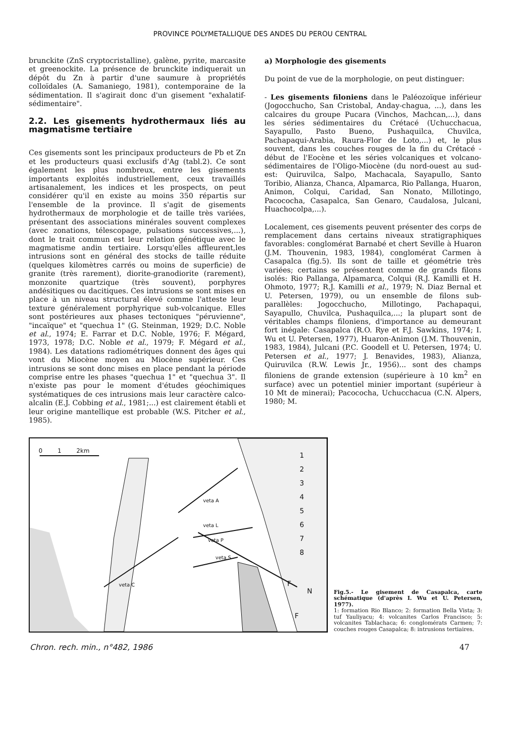PROVINCE POLYMETALLIQUE DES ANDES DU PEROU CENTRAL
brunckite (ZnS cryptocristalline), galène, pyrite, marcasite et greenockite. La présence de brunckite indiquerait un dépôt du Zn à partir d'une saumure à propriétés colloïdales (A. Samaniego, 1981), contemporaine de la sédimentation. Il s'agirait donc d'un gisement "exhalatif-sédimentaire".
2.2. Les gisements hydrothermaux liés au magmatisme tertiaire
Ces gisements sont les principaux producteurs de Pb et Zn et les producteurs quasi exclusifs d'Ag (tabl.2). Ce sont également les plus nombreux, entre les gisements importants exploités industriellement, ceux travaillés artisanalement, les indices et les prospects, on peut considérer qu'il en existe au moins 350 répartis sur l'ensemble de la province. Il s'agit de gisements hydrothermaux de morphologie et de taille très variées, présentant des associations minérales souvent complexes (avec zonations, télescopage, pulsations successives,...), dont le trait commun est leur relation génétique avec le magmatisme andin tertiaire. Lorsqu'elles affleurent,les intrusions sont en général des stocks de taille réduite (quelques kilomètres carrés ou moins de superficie) de granite (très rarement), diorite-granodiorite (rarement), monzonite quartzique (très souvent), porphyres andésitiques ou dacitiques. Ces intrusions se sont mises en place à un niveau structural élevé comme l'atteste leur texture généralement porphyrique sub-volcanique. Elles sont postérieures aux phases tectoniques "péruvienne", "incaïque" et "quechua 1" (G. Steinman, 1929; D.C. Noble et al., 1974; E. Farrar et D.C. Noble, 1976; F. Mégard, 1973, 1978; D.C. Noble et al., 1979; F. Mégard et al., 1984). Les datations radiométriques donnent des âges qui vont du Miocène moyen au Miocène supérieur. Ces intrusions se sont donc mises en place pendant la période comprise entre les phases "quechua 1" et "quechua 3". Il n'existe pas pour le moment d'études géochimiques systématiques de ces intrusions mais leur caractère calco-alcalin (E.J. Cobbing et al., 1981;...) est clairement établi et leur origine mantellique est probable (W.S. Pitcher et al., 1985).
a) Morphologie des gisements
Du point de vue de la morphologie, on peut distinguer:
- Les gisements filoniens dans le Paléozoïque inférieur (Jogocchucho, San Cristobal, Anday-chagua, ...), dans les calcaires du groupe Pucara (Vinchos, Machcan,...), dans les séries sédimentaires du Crétacé (Uchucchacua, Sayapullo, Pasto Bueno, Pushaquilca, Chuvilca, Pachapaqui-Arabia, Raura-Flor de Loto,...) et, le plus souvent, dans les couches rouges de la fin du Crétacé -début de l'Eocène et les séries volcaniques et volcano-sédimentaires de l'Oligo-Miocène (du nord-ouest au sud-est: Quiruvilca, Salpo, Machacala, Sayapullo, Santo Toribio, Alianza, Chanca, Alpamarca, Rio Pallanga, Huaron, Animon, Colqui, Caridad, San Nonato, Millotingo, Pacococha, Casapalca, San Genaro, Caudalosa, Julcani, Huachocolpa,...).
Localement, ces gisements peuvent présenter des corps de remplacement dans certains niveaux stratigraphiques favorables: conglomérat Barnabé et chert Seville à Huaron (J.M. Thouvenin, 1983, 1984), conglomérat Carmen à Casapalca (fig.5). Ils sont de taille et géométrie très variées; certains se présentent comme de grands filons isolés: Rio Pallanga, Alpamarca, Colqui (R.J. Kamilli et H. Ohmoto, 1977; R.J. Kamilli et al., 1979; N. Diaz Bernal et U. Petersen, 1979), ou un ensemble de filons sub-parallèles: Jogocchucho, Millotingo, Pachapaqui, Sayapullo, Chuvilca, Pushaquilca,...; la plupart sont de véritables champs filoniens, d'importance au demeurant fort inégale: Casapalca (R.O. Rye et F.J. Sawkins, 1974; I. Wu et U. Petersen, 1977), Huaron-Animon (J.M. Thouvenin, 1983, 1984), Julcani (P.C. Goodell et U. Petersen, 1974; U. Petersen et al., 1977; J. Benavides, 1983), Alianza, Quiruvilca (R.W. Lewis Jr., 1956)... sont des champs filoniens de grande extension (supérieure à 10 km<sup>2</sup> en surface) avec un potentiel minier important (supérieur à 10 Mt de minerai); Pacococha, Uchucchacua (C.N. Alpers, 1980; M.
0 1 2km
1
2
3
4
5
6
7
8
veta A
veta L
veta P
veta S
veta C F
N
F
Fig.5.- Le gisement de Casapalca, carte schématique (d'après I. Wu et U. Petersen, 1977).
1: formation Rio Blanco; 2: formation Bella Vista; 3: tuf Yauliyacu; 4: volcanites Carlos Francisco; 5: volcanites Tablachaca; 6: conglomérats Carmen; 7: couches rouges Casapalca; 8: intrusions tertiaires.
Chron. rech. min., n°482, 1986 47